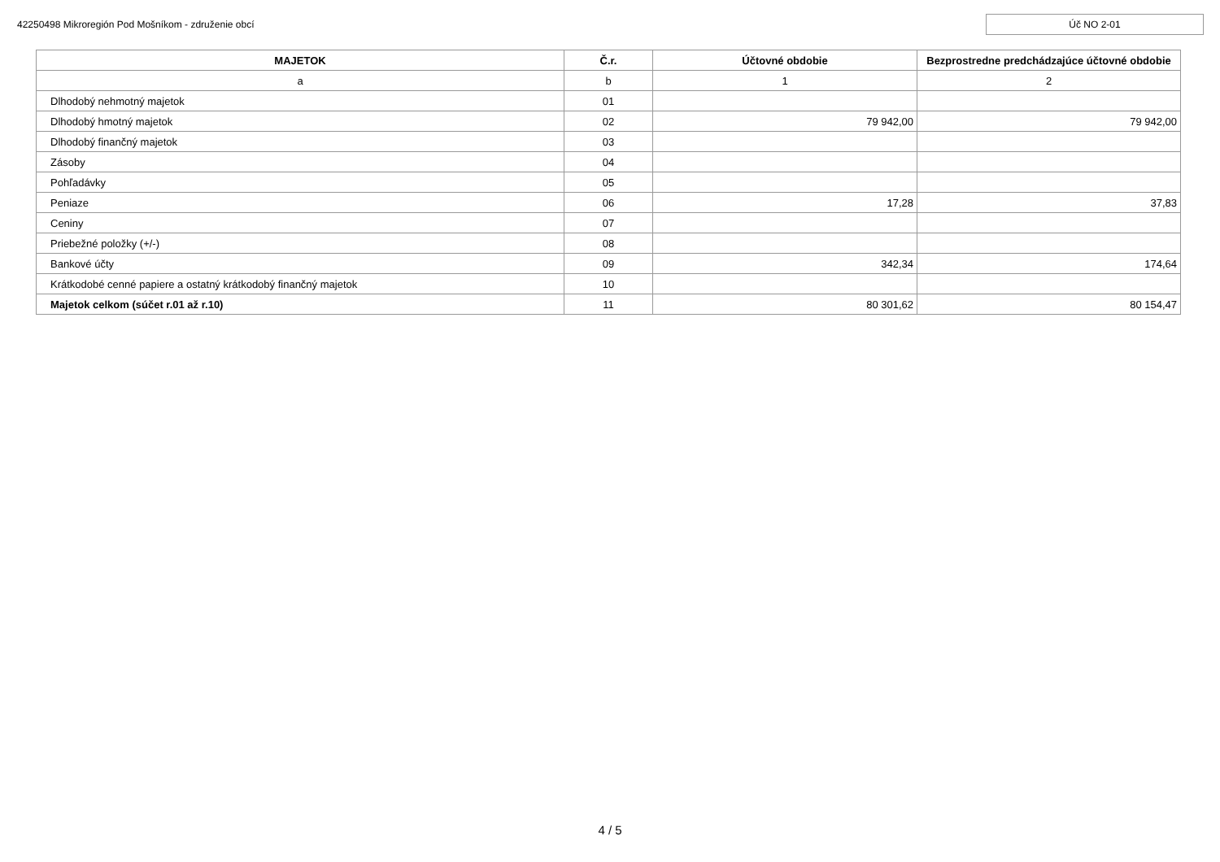42250498 Mikroregión Pod Mošníkom - združenie obcí
Úč NO 2-01
| MAJETOK | Č.r. | Účtovné obdobie | Bezprostredne predchádzajúce účtovné obdobie |
| --- | --- | --- | --- |
| a | b | 1 | 2 |
| Dlhodobý nehmotný majetok | 01 | | |
| Dlhodobý hmotný majetok | 02 | 79 942,00 | 79 942,00 |
| Dlhodobý finančný majetok | 03 | | |
| Zásoby | 04 | | |
| Pohľadávky | 05 | | |
| Peniaze | 06 | 17,28 | 37,83 |
| Ceniny | 07 | | |
| Priebežné položky (+/-) | 08 | | |
| Bankové účty | 09 | 342,34 | 174,64 |
| Krátkodobé cenné papiere a ostatný krátkodobý finančný majetok | 10 | | |
| Majetok celkom (súčet r.01 až r.10) | 11 | 80 301,62 | 80 154,47 |
4 / 5